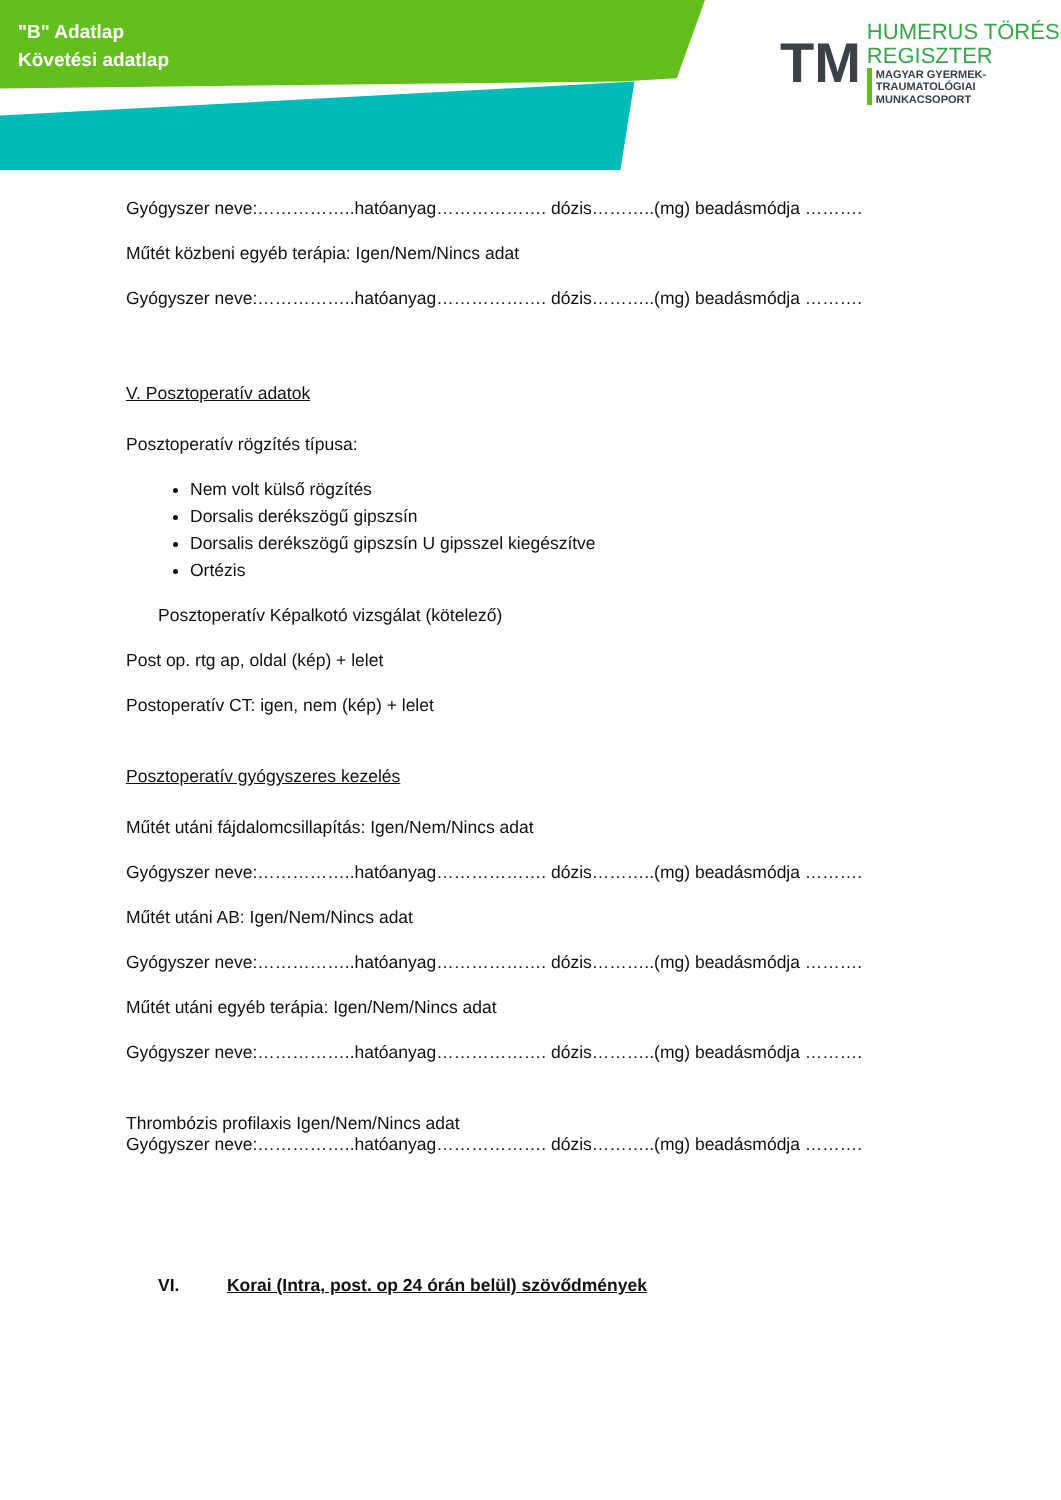"B" Adatlap
Követési adatlap
TM
HUMERUS TÖRÉS
REGISZTER
MAGYAR GYERMEK-TRAUMATOLÓGIAI
MUNKACSOPORT
Gyógyszer neve:……………..hatóanyag………………. dózis………..(mg) beadásmódja ……….
Műtét közbeni egyéb terápia: Igen/Nem/Nincs adat
Gyógyszer neve:……………..hatóanyag………………. dózis………..(mg) beadásmódja ……….
V. Posztoperatív adatok
Posztoperatív rögzítés típusa:
Nem volt külső rögzítés
Dorsalis derékszögű gipszsín
Dorsalis derékszögű gipszsín U gipsszel kiegészítve
Ortézis
Posztoperatív Képalkotó vizsgálat (kötelező)
Post op. rtg ap, oldal (kép) + lelet
Postoperatív CT: igen, nem (kép) + lelet
Posztoperatív gyógyszeres kezelés
Műtét utáni fájdalomcsillapítás: Igen/Nem/Nincs adat
Gyógyszer neve:……………..hatóanyag………………. dózis………..(mg) beadásmódja ……….
Műtét utáni AB: Igen/Nem/Nincs adat
Gyógyszer neve:……………..hatóanyag………………. dózis………..(mg) beadásmódja ……….
Műtét utáni egyéb terápia: Igen/Nem/Nincs adat
Gyógyszer neve:……………..hatóanyag………………. dózis………..(mg) beadásmódja ……….
Thrombózis profilaxis Igen/Nem/Nincs adat
Gyógyszer neve:……………..hatóanyag………………. dózis………..(mg) beadásmódja ……….
VI. Korai (Intra, post. op 24 órán belül) szövődmények